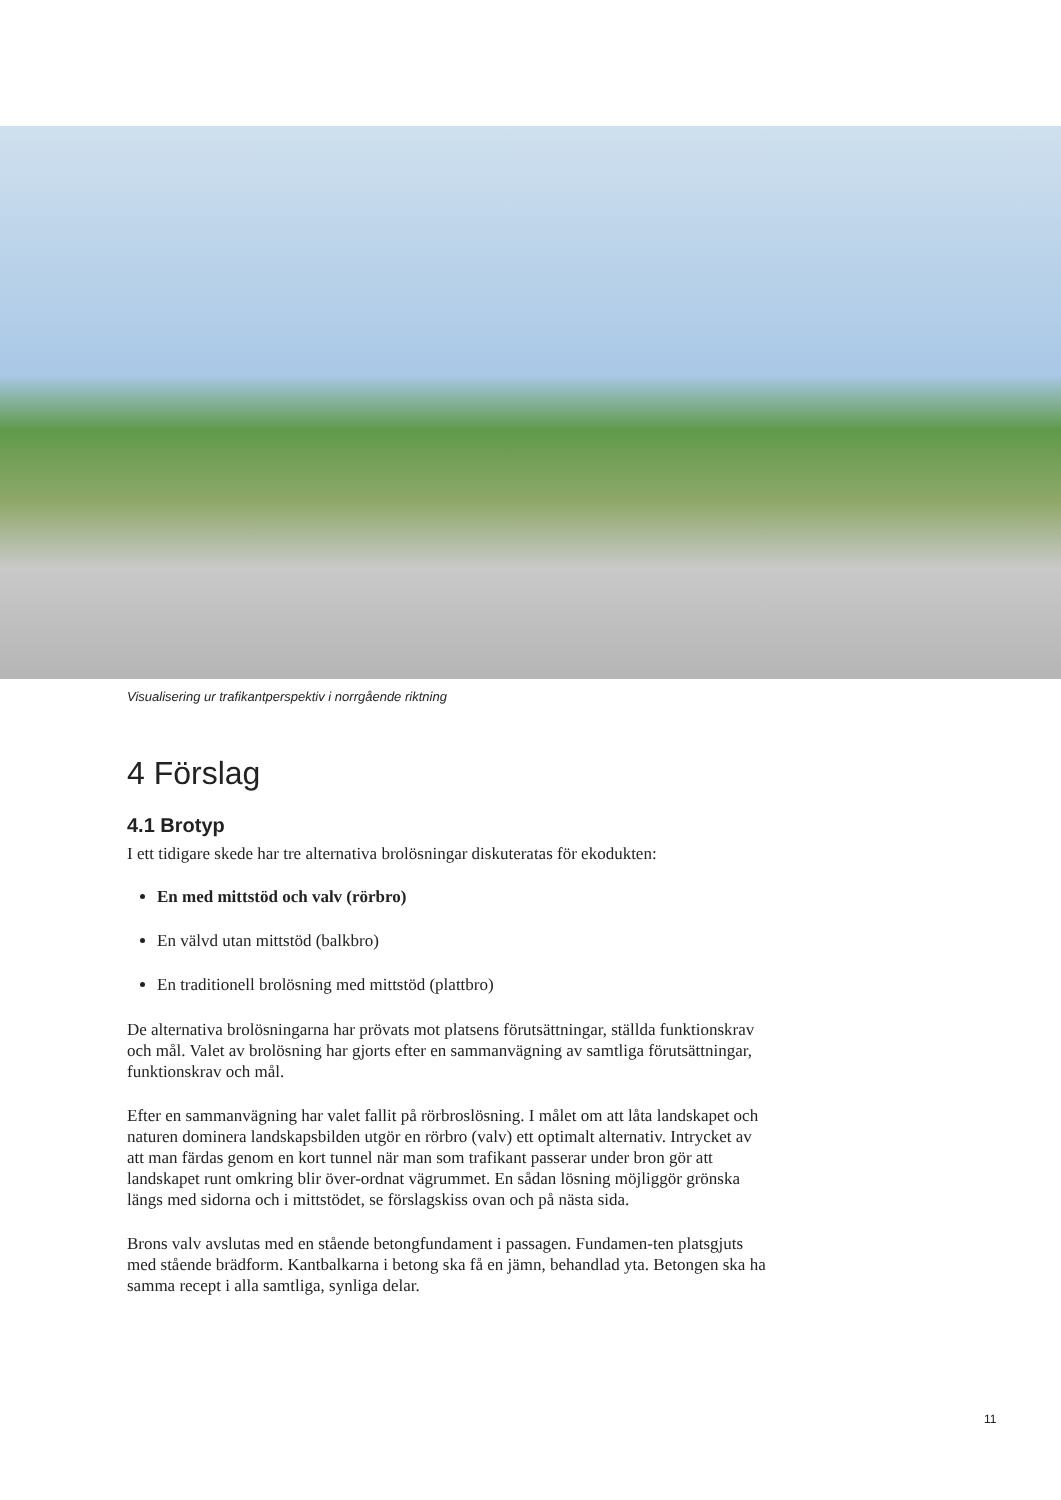Visualisering ur trafikantperspektiv i norrgående riktning
4 Förslag
4.1 Brotyp
I ett tidigare skede har tre alternativa brolösningar diskuteratas för ekodukten:
En med mittstöd och valv (rörbro)
En välvd utan mittstöd (balkbro)
En traditionell brolösning med mittstöd (plattbro)
De alternativa brolösningarna har prövats mot platsens förutsättningar, ställda funktionskrav och mål. Valet av brolösning har gjorts efter en sammanvägning av samtliga förutsättningar, funktionskrav och mål.
Efter en sammanvägning har valet fallit på rörbroslösning. I målet om att låta landskapet och naturen dominera landskapsbilden utgör en rörbro (valv) ett optimalt alternativ. Intrycket av att man färdas genom en kort tunnel när man som trafikant passerar under bron gör att landskapet runt omkring blir över-ordnat vägrummet. En sådan lösning möjliggör grönska längs med sidorna och i mittstödet, se förslagskiss ovan och på nästa sida.
Brons valv avslutas med en stående betongfundament i passagen. Fundamen-ten platsgjuts med stående brädform. Kantbalkarna i betong ska få en jämn, behandlad yta. Betongen ska ha samma recept i alla samtliga, synliga delar.
11